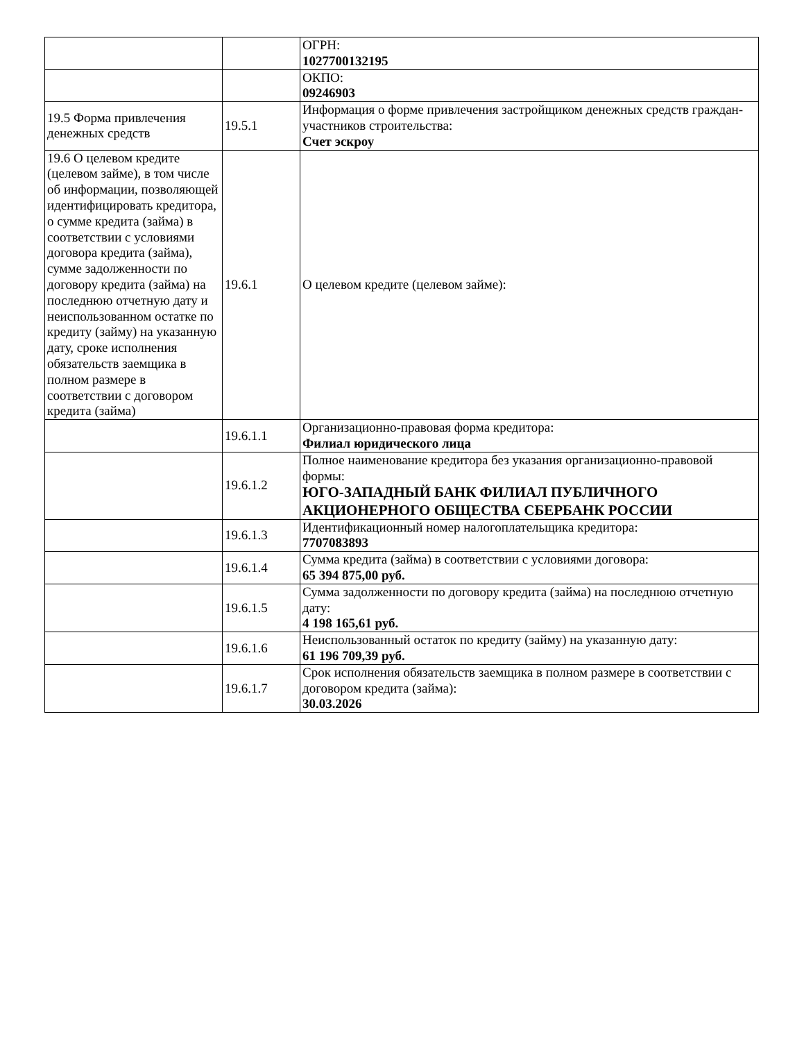| | | ОГРН: 1027700132195 |
| | | ОКПО: 09246903 |
| 19.5 Форма привлечения денежных средств | 19.5.1 | Информация о форме привлечения застройщиком денежных средств граждан-участников строительства: Счет эскроу |
| 19.6 О целевом кредите (целевом займе), в том числе об информации, позволяющей идентифицировать кредитора, о сумме кредита (займа) в соответствии с условиями договора кредита (займа), сумме задолженности по договору кредита (займа) на последнюю отчетную дату и неиспользованном остатке по кредиту (займу) на указанную дату, сроке исполнения обязательств заемщика в полном размере в соответствии с договором кредита (займа) | 19.6.1 | О целевом кредите (целевом займе): |
| | 19.6.1.1 | Организационно-правовая форма кредитора: Филиал юридического лица |
| | 19.6.1.2 | Полное наименование кредитора без указания организационно-правовой формы: ЮГО-ЗАПАДНЫЙ БАНК ФИЛИАЛ ПУБЛИЧНОГО АКЦИОНЕРНОГО ОБЩЕСТВА СБЕРБАНК РОССИИ |
| | 19.6.1.3 | Идентификационный номер налогоплательщика кредитора: 7707083893 |
| | 19.6.1.4 | Сумма кредита (займа) в соответствии с условиями договора: 65 394 875,00 руб. |
| | 19.6.1.5 | Сумма задолженности по договору кредита (займа) на последнюю отчетную дату: 4 198 165,61 руб. |
| | 19.6.1.6 | Неиспользованный остаток по кредиту (займу) на указанную дату: 61 196 709,39 руб. |
| | 19.6.1.7 | Срок исполнения обязательств заемщика в полном размере в соответствии с договором кредита (займа): 30.03.2026 |